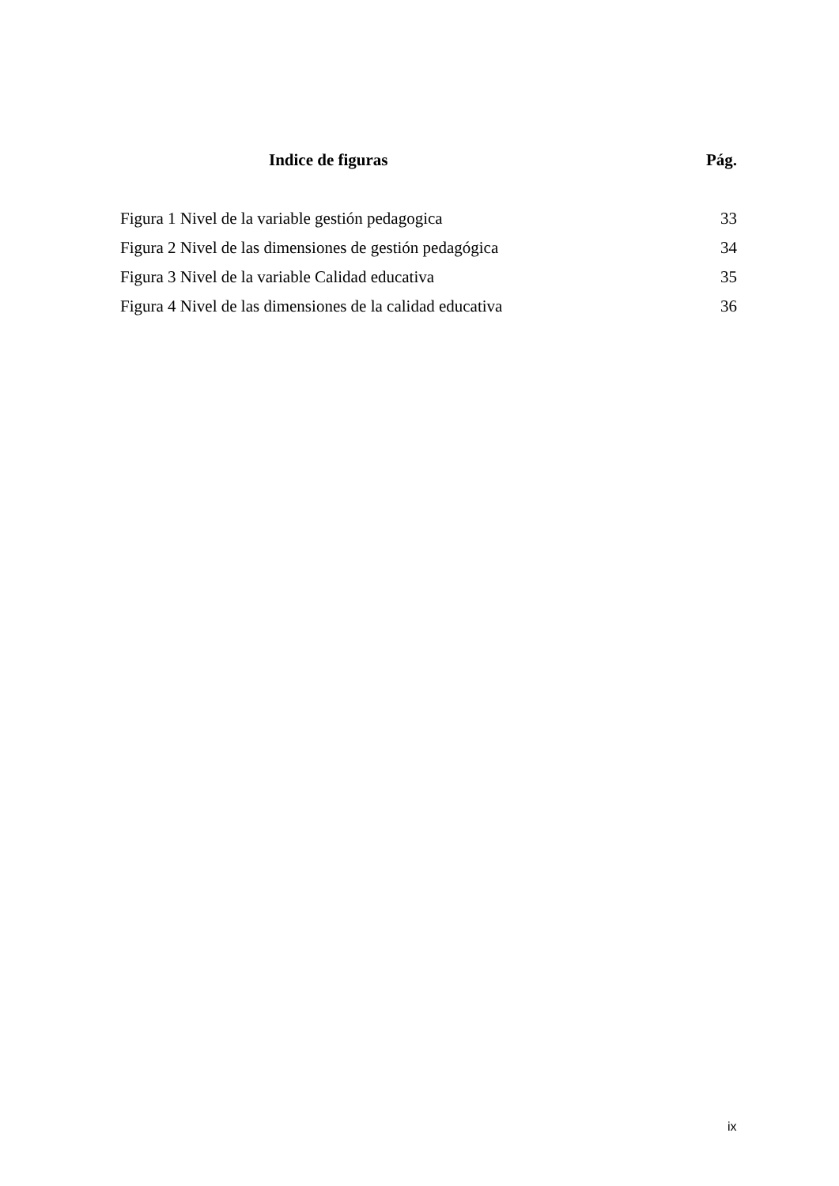Indice de figuras Pág.
Figura 1 Nivel de la variable gestión pedagogica 33
Figura 2 Nivel de las dimensiones de gestión pedagógica 34
Figura 3 Nivel de la variable Calidad educativa 35
Figura 4 Nivel de las dimensiones de la calidad educativa 36
ix